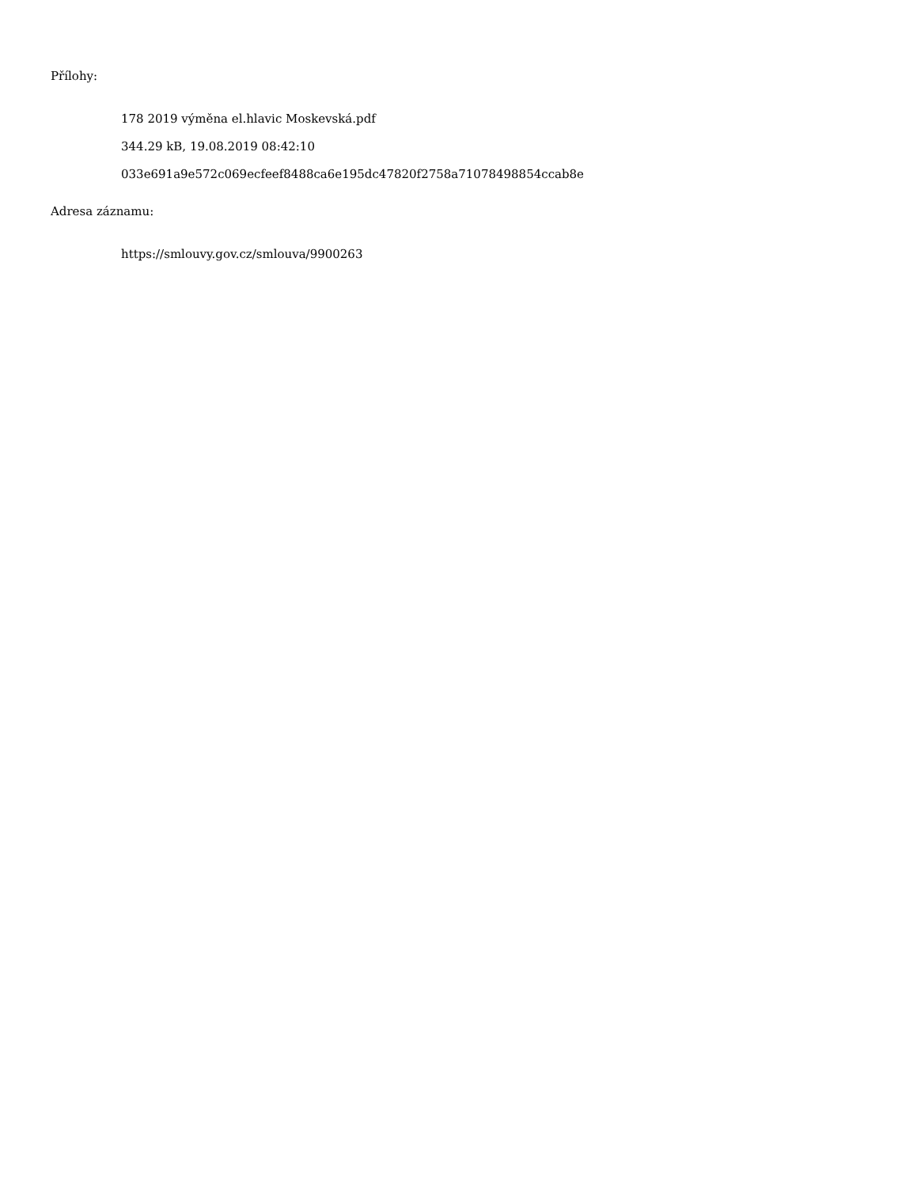Přílohy:
178 2019 výměna el.hlavic Moskevská.pdf
344.29 kB, 19.08.2019 08:42:10
033e691a9e572c069ecfeef8488ca6e195dc47820f2758a71078498854ccab8e
Adresa záznamu:
https://smlouvy.gov.cz/smlouva/9900263